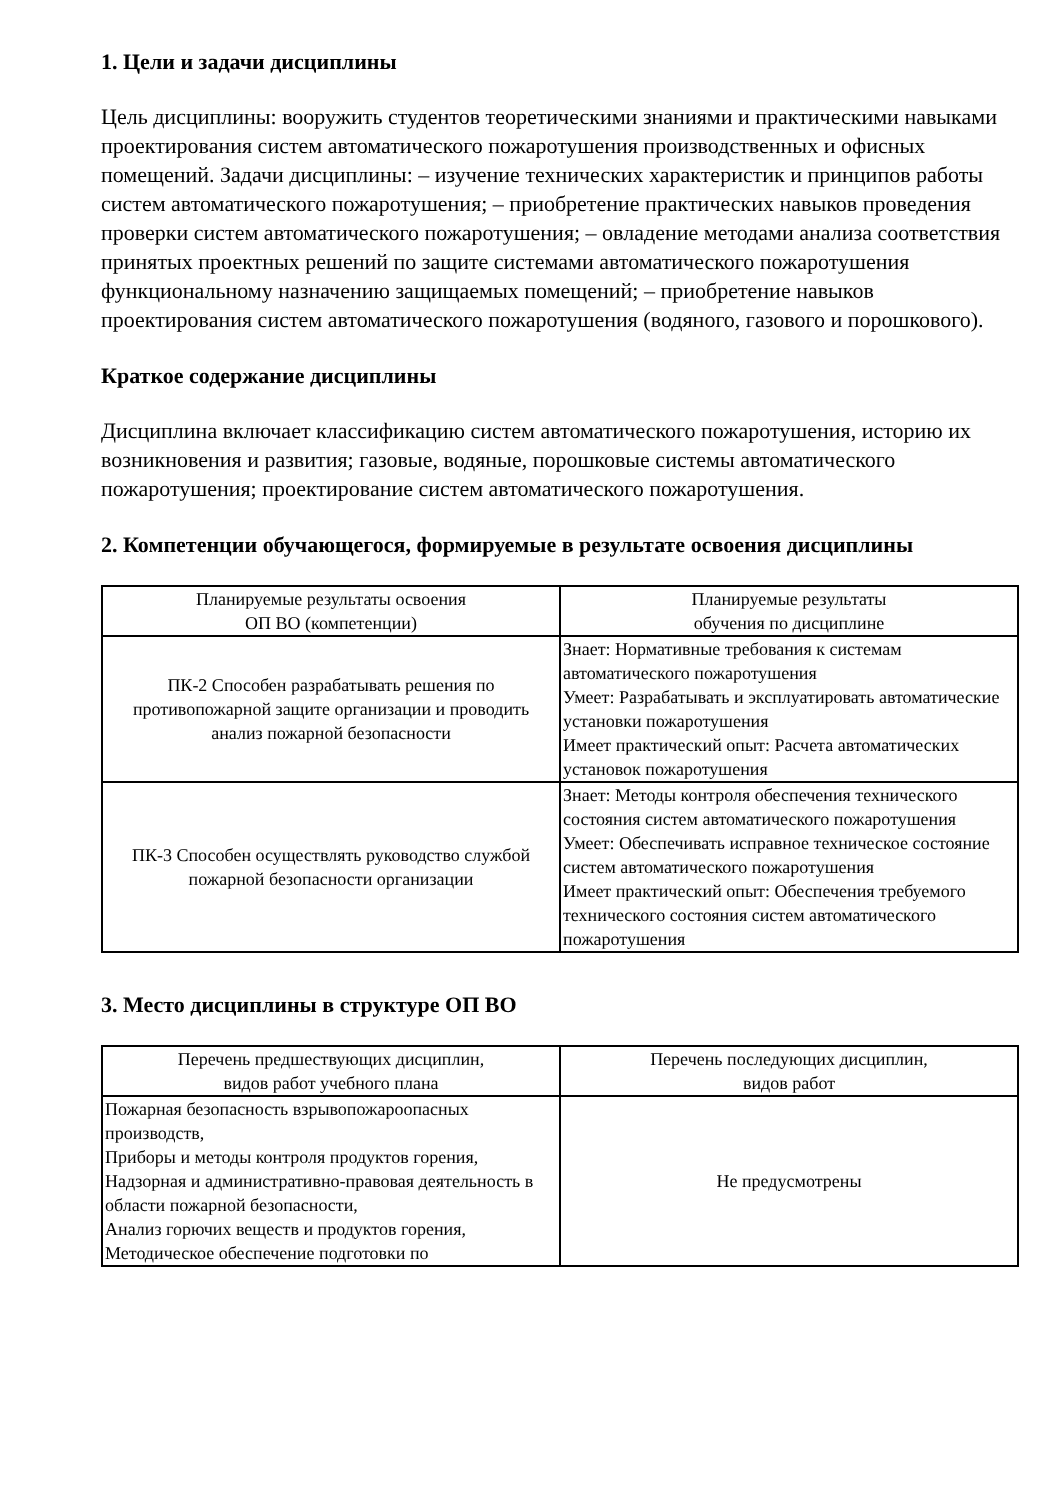1. Цели и задачи дисциплины
Цель дисциплины: вооружить студентов теоретическими знаниями и практическими навыками проектирования систем автоматического пожаротушения производственных и офисных помещений. Задачи дисциплины: – изучение технических характеристик и принципов работы систем автоматического пожаротушения; – приобретение практических навыков проведения проверки систем автоматического пожаротушения; – овладение методами анализа соответствия принятых проектных решений по защите системами автоматического пожаротушения функциональному назначению защищаемых помещений; – приобретение навыков проектирования систем автоматического пожаротушения (водяного, газового и порошкового).
Краткое содержание дисциплины
Дисциплина включает классификацию систем автоматического пожаротушения, историю их возникновения и развития; газовые, водяные, порошковые системы автоматического пожаротушения; проектирование систем автоматического пожаротушения.
2. Компетенции обучающегося, формируемые в результате освоения дисциплины
| Планируемые результаты освоения ОП ВО (компетенции) | Планируемые результаты обучения по дисциплине |
| --- | --- |
| ПК-2 Способен разрабатывать решения по противопожарной защите организации и проводить анализ пожарной безопасности | Знает: Нормативные требования к системам автоматического пожаротушения Умеет: Разрабатывать и эксплуатировать автоматические установки пожаротушения Имеет практический опыт: Расчета автоматических установок пожаротушения |
| ПК-3 Способен осуществлять руководство службой пожарной безопасности организации | Знает: Методы контроля обеспечения технического состояния систем автоматического пожаротушения Умеет: Обеспечивать исправное техническое состояние систем автоматического пожаротушения Имеет практический опыт: Обеспечения требуемого технического состояния систем автоматического пожаротушения |
3. Место дисциплины в структуре ОП ВО
| Перечень предшествующих дисциплин, видов работ учебного плана | Перечень последующих дисциплин, видов работ |
| --- | --- |
| Пожарная безопасность взрывопожароопасных производств, Приборы и методы контроля продуктов горения, Надзорная и административно-правовая деятельность в области пожарной безопасности, Анализ горючих веществ и продуктов горения, Методическое обеспечение подготовки по | Не предусмотрены |